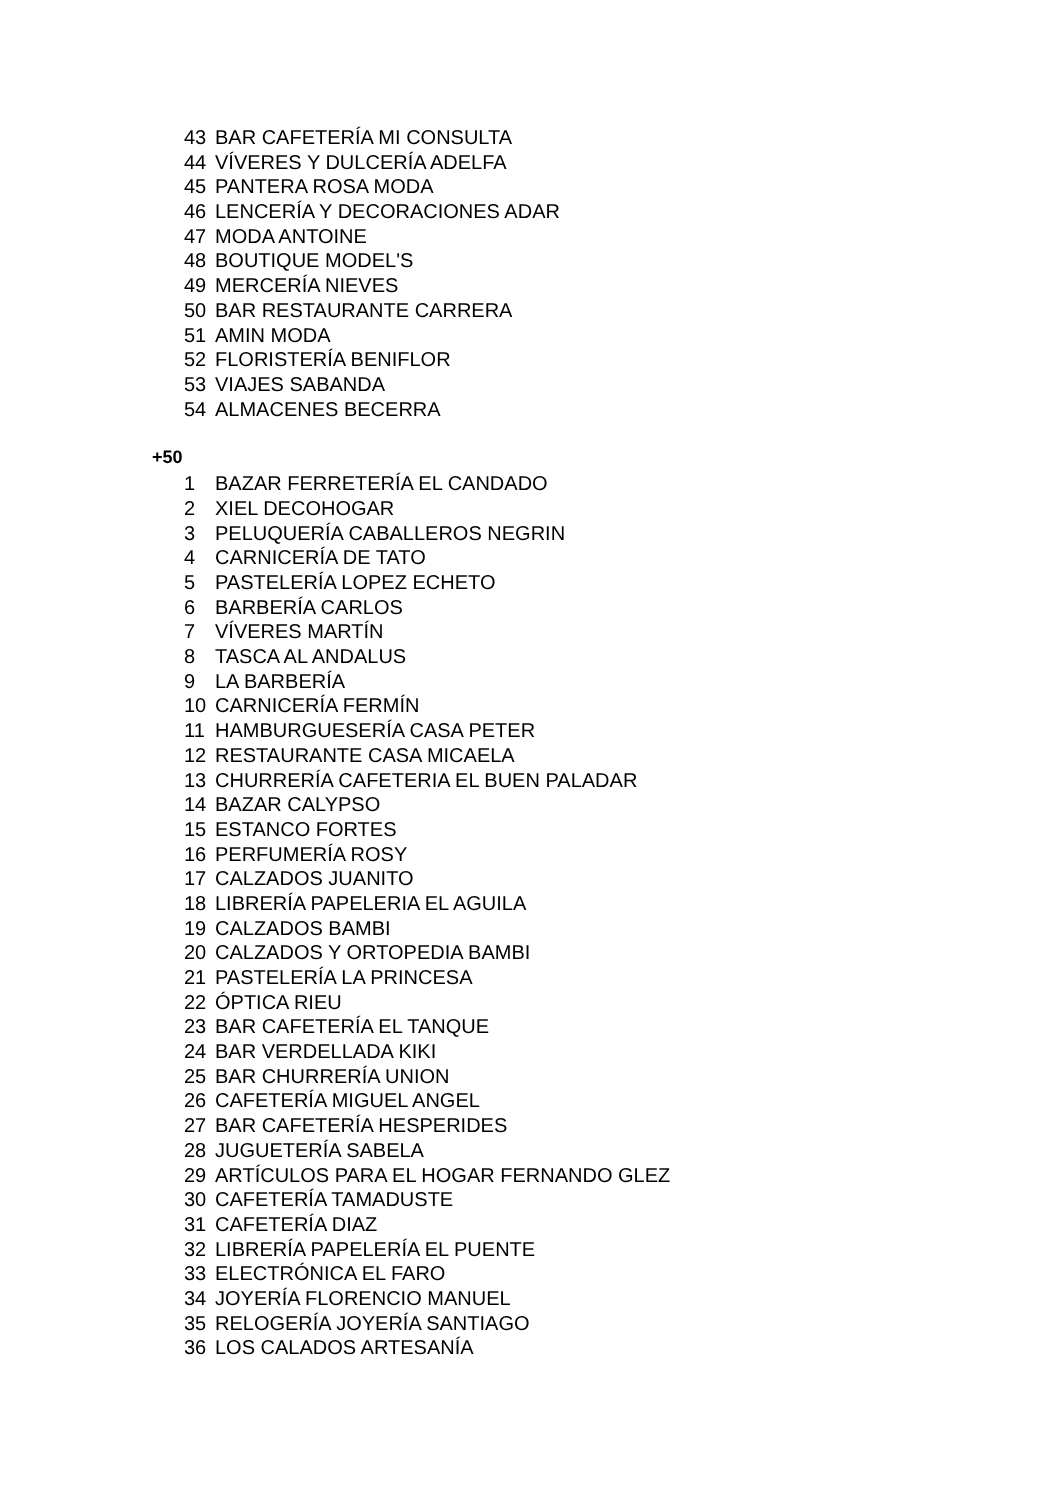43 BAR CAFETERÍA MI CONSULTA
44 VÍVERES Y DULCERÍA ADELFA
45 PANTERA ROSA MODA
46 LENCERÍA Y DECORACIONES ADAR
47 MODA ANTOINE
48 BOUTIQUE MODEL'S
49 MERCERÍA NIEVES
50 BAR RESTAURANTE CARRERA
51 AMIN MODA
52 FLORISTERÍA BENIFLOR
53 VIAJES SABANDA
54 ALMACENES BECERRA
+50
1 BAZAR FERRETERÍA EL CANDADO
2 XIEL DECOHOGAR
3 PELUQUERÍA CABALLEROS NEGRIN
4 CARNICERÍA DE TATO
5 PASTELERÍA LOPEZ ECHETO
6 BARBERÍA CARLOS
7 VÍVERES MARTÍN
8 TASCA AL ANDALUS
9 LA BARBERÍA
10 CARNICERÍA FERMÍN
11 HAMBURGUESERÍA CASA PETER
12 RESTAURANTE CASA MICAELA
13 CHURRERÍA CAFETERIA EL BUEN PALADAR
14 BAZAR CALYPSO
15 ESTANCO FORTES
16 PERFUMERÍA ROSY
17 CALZADOS JUANITO
18 LIBRERÍA PAPELERIA EL AGUILA
19 CALZADOS BAMBI
20 CALZADOS Y ORTOPEDIA BAMBI
21 PASTELERÍA LA PRINCESA
22 ÓPTICA RIEU
23 BAR CAFETERÍA EL TANQUE
24 BAR VERDELLADA KIKI
25 BAR CHURRERÍA UNION
26 CAFETERÍA MIGUEL ANGEL
27 BAR CAFETERÍA HESPERIDES
28 JUGUETERÍA SABELA
29 ARTÍCULOS PARA EL HOGAR FERNANDO GLEZ
30 CAFETERÍA TAMADUSTE
31 CAFETERÍA DIAZ
32 LIBRERÍA PAPELERÍA EL PUENTE
33 ELECTRÓNICA EL FARO
34 JOYERÍA FLORENCIO MANUEL
35 RELOGERÍA JOYERÍA SANTIAGO
36 LOS CALADOS ARTESANÍA